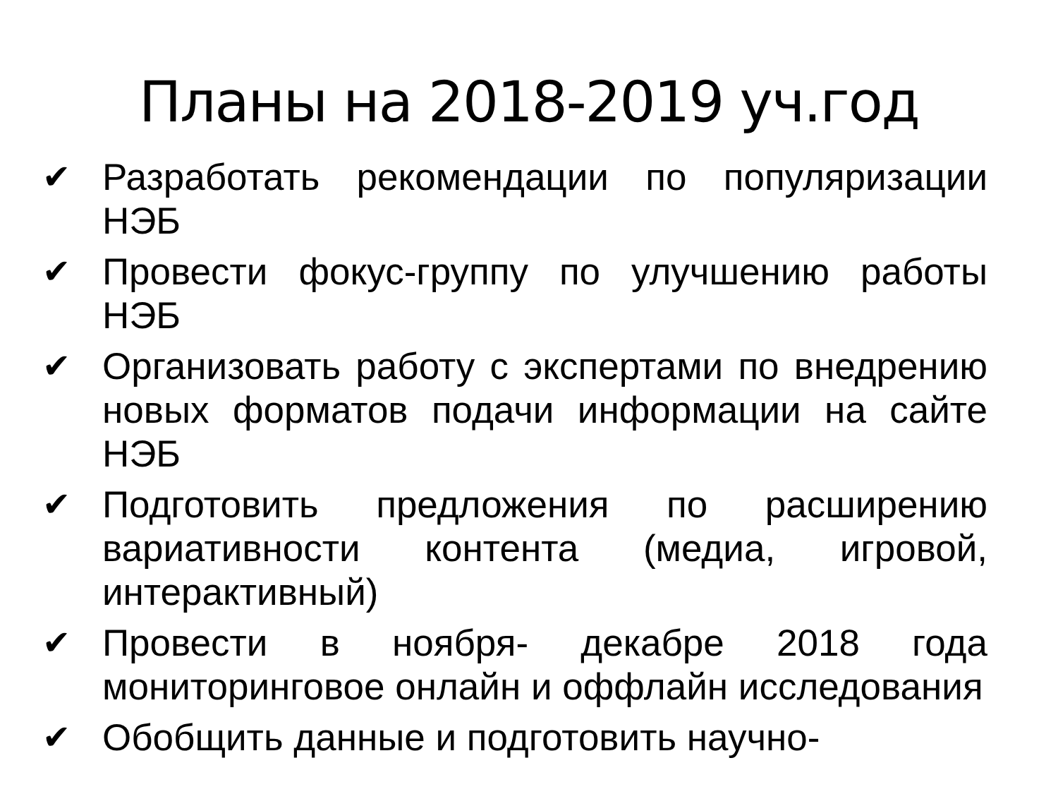Планы на 2018-2019 уч.год
✔ Разработать рекомендации по популяризации НЭБ
✔ Провести фокус-группу по улучшению работы НЭБ
✔ Организовать работу с экспертами по внедрению новых форматов подачи информации на сайте НЭБ
✔ Подготовить предложения по расширению вариативности контента (медиа, игровой, интерактивный)
✔ Провести в ноября- декабре 2018 года мониторинговое онлайн и оффлайн исследования
✔ Обобщить данные и подготовить научно-